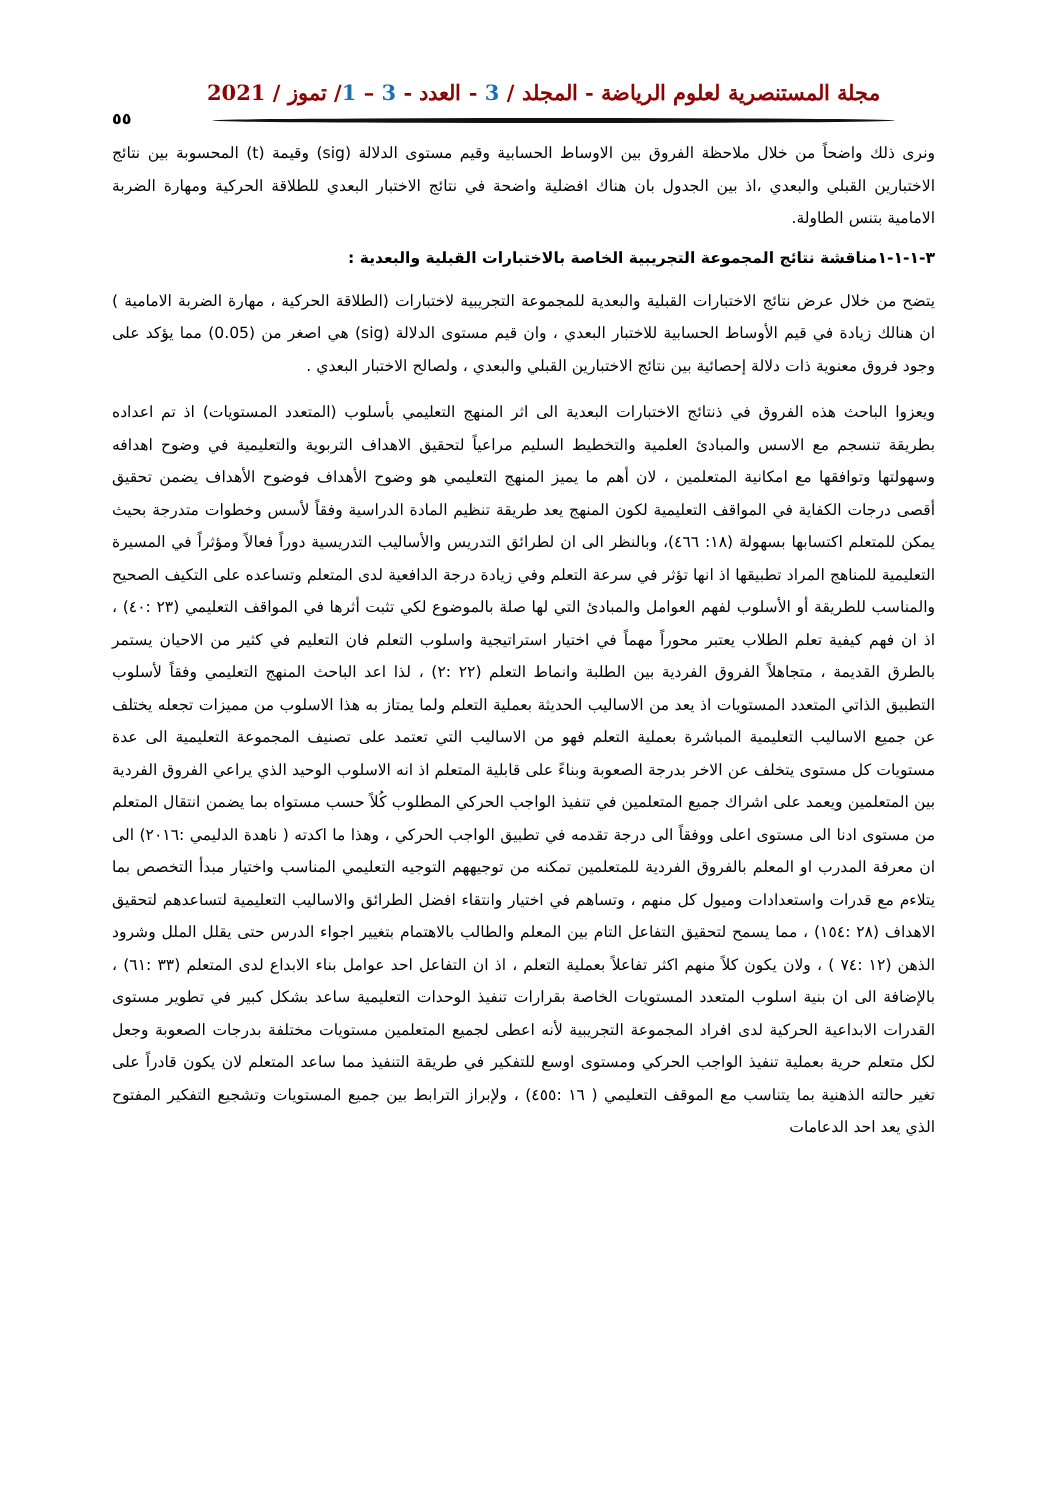مجلة المستنصرية لعلوم الرياضة - المجلد / 3 - العدد - 3 – 1/ تموز / 2021
٥٥
ونرى ذلك واضحاً من خلال ملاحظة الفروق بين الاوساط الحسابية وقيم مستوى الدلالة (sig) وقيمة (t) المحسوبة بين نتائج الاختبارين القبلي والبعدي ،اذ بين الجدول بان هناك افضلية واضحة في نتائج الاختبار البعدي للطلاقة الحركية ومهارة الضربة الامامية بتنس الطاولة.
٣-١-١-١مناقشة نتائج المجموعة التجريبية الخاصة بالاختبارات القبلية والبعدية :
يتضح من خلال عرض نتائج الاختبارات القبلية والبعدية للمجموعة التجريبية لاختبارات (الطلاقة الحركية ، مهارة الضربة الامامية ) ان هنالك زيادة في قيم الأوساط الحسابية للاختبار البعدي ، وان قيم مستوى الدلالة (sig) هي اصغر من (0.05) مما يؤكد على وجود فروق معنوية ذات دلالة إحصائية بين نتائج الاختبارين القبلي والبعدي ، ولصالح الاختبار البعدي .
ويعزوا الباحث هذه الفروق في ذنتائج الاختبارات البعدية الى اثر المنهج التعليمي بأسلوب (المتعدد المستويات) اذ تم اعداده بطريقة تنسجم مع الاسس والمبادئ العلمية والتخطيط السليم مراعياً لتحقيق الاهداف التربوية والتعليمية في وضوح اهدافه وسهولتها وتوافقها مع امكانية المتعلمين ، لان أهم ما يميز المنهج التعليمي هو وضوح الأهداف فوضوح الأهداف يضمن تحقيق أقصى درجات الكفاية في المواقف التعليمية لكون المنهج يعد طريقة تنظيم المادة الدراسية وفقاً لأسس وخطوات متدرجة بحيث يمكن للمتعلم اكتسابها بسهولة (١٨: ٤٦٦)، وبالنظر الى ان لطرائق التدريس والأساليب التدريسية دوراً فعالاً ومؤثراً في المسيرة التعليمية للمناهج المراد تطبيقها اذ انها تؤثر في سرعة التعلم وفي زيادة درجة الدافعية لدى المتعلم وتساعده على التكيف الصحيح والمناسب للطريقة أو الأسلوب لفهم العوامل والمبادئ التي لها صلة بالموضوع لكي تثبت أثرها في المواقف التعليمي (٢٣ :٤٠) ، اذ ان فهم كيفية تعلم الطلاب يعتبر محوراً مهماً في اختيار استراتيجية واسلوب التعلم فان التعليم في كثير من الاحيان يستمر بالطرق القديمة ، متجاهلاً الفروق الفردية بين الطلبة وانماط التعلم (٢٢ :٢) ، لذا اعد الباحث المنهج التعليمي وفقاً لأسلوب التطبيق الذاتي المتعدد المستويات اذ يعد من الاساليب الحديثة بعملية التعلم ولما يمتاز به هذا الاسلوب من مميزات تجعله يختلف عن جميع الاساليب التعليمية المباشرة بعملية التعلم فهو من الاساليب التي تعتمد على تصنيف المجموعة التعليمية الى عدة مستويات كل مستوى يتخلف عن الاخر بدرجة الصعوبة وبناءً على قابلية المتعلم اذ انه الاسلوب الوحيد الذي يراعي الفروق الفردية بين المتعلمين ويعمد على اشراك جميع المتعلمين في تنفيذ الواجب الحركي المطلوب كُلاً حسب مستواه بما يضمن انتقال المتعلم من مستوى ادنا الى مستوى اعلى ووفقاً الى درجة تقدمه في تطبيق الواجب الحركي ، وهذا ما اكدته ( ناهدة الدليمي :٢٠١٦) الى ان معرفة المدرب او المعلم بالفروق الفردية للمتعلمين تمكنه من توجيههم التوجيه التعليمي المناسب واختيار مبدأ التخصص بما يتلاءم مع قدرات واستعدادات وميول كل منهم ، وتساهم في اختيار وانتقاء افضل الطرائق والاساليب التعليمية لتساعدهم لتحقيق الاهداف (٢٨ :١٥٤) ، مما يسمح لتحقيق التفاعل التام بين المعلم والطالب بالاهتمام بتغيير اجواء الدرس حتى يقلل الملل وشرود الذهن (١٢ :٧٤ ) ، ولان يكون كلاً منهم اكثر تفاعلاً بعملية التعلم ، اذ ان التفاعل احد عوامل بناء الابداع لدى المتعلم (٣٣ :٦١) ، بالإضافة الى ان بنية اسلوب المتعدد المستويات الخاصة بقرارات تنفيذ الوحدات التعليمية ساعد بشكل كبير في تطوير مستوى القدرات الابداعية الحركية لدى افراد المجموعة التجريبية لأنه اعطى لجميع المتعلمين مستويات مختلفة بدرجات الصعوبة وجعل لكل متعلم حرية بعملية تنفيذ الواجب الحركي ومستوى اوسع للتفكير في طريقة التنفيذ مما ساعد المتعلم لان يكون قادراً على تغير حالته الذهنية بما يتناسب مع الموقف التعليمي ( ١٦ :٤٥٥) ، ولإبراز الترابط بين جميع المستويات وتشجيع التفكير المفتوح الذي يعد احد الدعامات